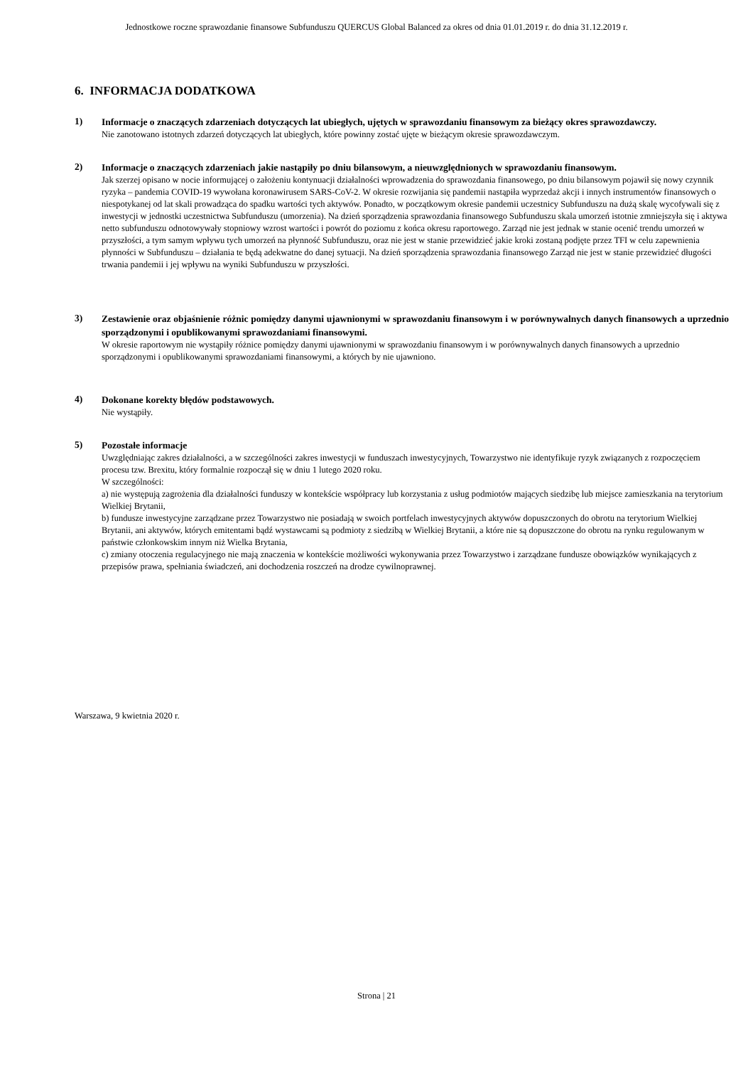Jednostkowe roczne sprawozdanie finansowe Subfunduszu QUERCUS Global Balanced za okres od dnia 01.01.2019 r. do dnia 31.12.2019 r.
6. INFORMACJA DODATKOWA
1)
Informacje o znaczących zdarzeniach dotyczących lat ubiegłych, ujętych w sprawozdaniu finansowym za bieżący okres sprawozdawczy.
Nie zanotowano istotnych zdarzeń dotyczących lat ubiegłych, które powinny zostać ujęte w bieżącym okresie sprawozdawczym.
2)
Informacje o znaczących zdarzeniach jakie nastąpiły po dniu bilansowym, a nieuwzględnionych w sprawozdaniu finansowym.
Jak szerzej opisano w nocie informującej o założeniu kontynuacji działalności wprowadzenia do sprawozdania finansowego, po dniu bilansowym pojawił się nowy czynnik ryzyka – pandemia COVID-19 wywołana koronawirusem SARS-CoV-2. W okresie rozwijania się pandemii nastąpiła wyprzedaż akcji i innych instrumentów finansowych o niespotykanej od lat skali prowadząca do spadku wartości tych aktywów. Ponadto, w początkowym okresie pandemii uczestnicy Subfunduszu na dużą skalę wycofywali się z inwestycji w jednostki uczestnictwa Subfunduszu (umorzenia). Na dzień sporządzenia sprawozdania finansowego Subfunduszu skala umorzeń istotnie zmniejszyła się i aktywa netto subfunduszu odnotowywały stopniowy wzrost wartości i powrót do poziomu z końca okresu raportowego. Zarząd nie jest jednak w stanie ocenić trendu umorzeń w przyszłości, a tym samym wpływu tych umorzeń na płynność Subfunduszu, oraz nie jest w stanie przewidzieć jakie kroki zostaną podjęte przez TFI w celu zapewnienia płynności w Subfunduszu – działania te będą adekwatne do danej sytuacji. Na dzień sporządzenia sprawozdania finansowego Zarząd nie jest w stanie przewidzieć długości trwania pandemii i jej wpływu na wyniki Subfunduszu w przyszłości.
3)
Zestawienie oraz objaśnienie różnic pomiędzy danymi ujawnionymi w sprawozdaniu finansowym i w porównywalnych danych finansowych a uprzednio sporządzonymi i opublikowanymi sprawozdaniami finansowymi.
W okresie raportowym nie wystąpiły różnice pomiędzy danymi ujawnionymi w sprawozdaniu finansowym i w porównywalnych danych finansowych a uprzednio sporządzonymi i opublikowanymi sprawozdaniami finansowymi, a których by nie ujawniono.
4)
Dokonane korekty błędów podstawowych.
Nie wystąpiły.
5)
Pozostałe informacje
Uwzględniając zakres działalności, a w szczególności zakres inwestycji w funduszach inwestycyjnych, Towarzystwo nie identyfikuje ryzyk związanych z rozpoczęciem procesu tzw. Brexitu, który formalnie rozpoczął się w dniu 1 lutego 2020 roku.
W szczególności:
a) nie występują zagrożenia dla działalności funduszy w kontekście współpracy lub korzystania z usług podmiotów mających siedzibę lub miejsce zamieszkania na terytorium Wielkiej Brytanii,
b) fundusze inwestycyjne zarządzane przez Towarzystwo nie posiadają w swoich portfelach inwestycyjnych aktywów dopuszczonych do obrotu na terytorium Wielkiej Brytanii, ani aktywów, których emitentami bądź wystawcami są podmioty z siedzibą w Wielkiej Brytanii, a które nie są dopuszczone do obrotu na rynku regulowanym w państwie członkowskim innym niż Wielka Brytania,
c) zmiany otoczenia regulacyjnego nie mają znaczenia w kontekście możliwości wykonywania przez Towarzystwo i zarządzane fundusze obowiązków wynikających z przepisów prawa, spełniania świadczeń, ani dochodzenia roszczeń na drodze cywilnoprawnej.
Warszawa, 9 kwietnia 2020 r.
Strona | 21